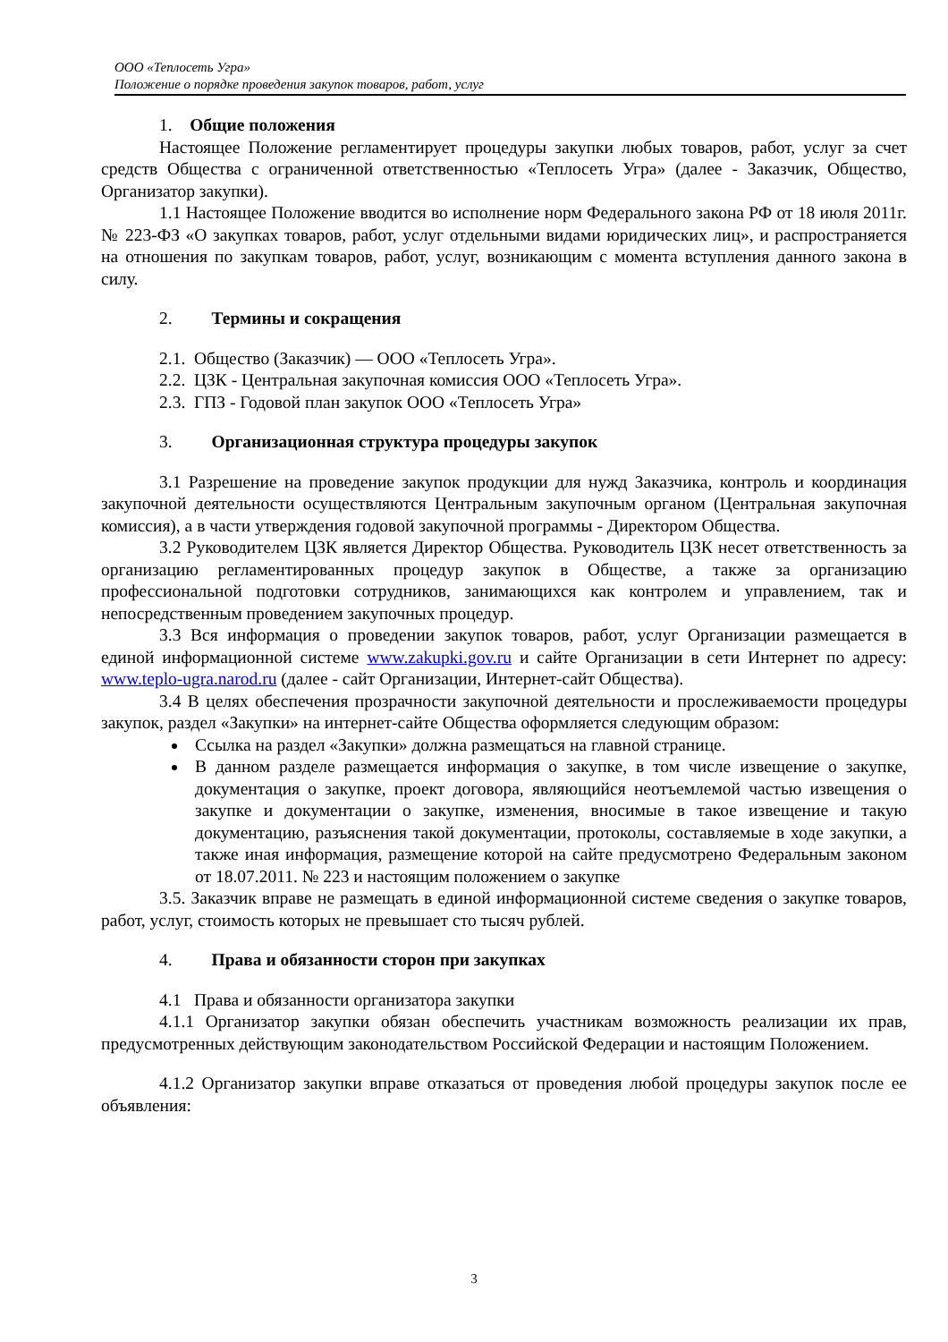ООО «Теплосеть Угра»
Положение о порядке проведения закупок товаров, работ, услуг
1. Общие положения
Настоящее Положение регламентирует процедуры закупки любых товаров, работ, услуг за счет средств Общества с ограниченной ответственностью «Теплосеть Угра» (далее - Заказчик, Общество, Организатор закупки).
1.1 Настоящее Положение вводится во исполнение норм Федерального закона РФ от 18 июля 2011г. № 223-ФЗ «О закупках товаров, работ, услуг отдельными видами юридических лиц», и распространяется на отношения по закупкам товаров, работ, услуг, возникающим с момента вступления данного закона в силу.
2. Термины и сокращения
2.1. Общество (Заказчик) — ООО «Теплосеть Угра».
2.2. ЦЗК - Центральная закупочная комиссия ООО «Теплосеть Угра».
2.3. ГПЗ - Годовой план закупок ООО «Теплосеть Угра»
3. Организационная структура процедуры закупок
3.1 Разрешение на проведение закупок продукции для нужд Заказчика, контроль и координация закупочной деятельности осуществляются Центральным закупочным органом (Центральная закупочная комиссия), а в части утверждения годовой закупочной программы - Директором Общества.
3.2 Руководителем ЦЗК является Директор Общества. Руководитель ЦЗК несет ответственность за организацию регламентированных процедур закупок в Обществе, а также за организацию профессиональной подготовки сотрудников, занимающихся как контролем и управлением, так и непосредственным проведением закупочных процедур.
3.3 Вся информация о проведении закупок товаров, работ, услуг Организации размещается в единой информационной системе www.zakupki.gov.ru и сайте Организации в сети Интернет по адресу: www.teplo-ugra.narod.ru (далее - сайт Организации, Интернет-сайт Общества).
3.4 В целях обеспечения прозрачности закупочной деятельности и прослеживаемости процедуры закупок, раздел «Закупки» на интернет-сайте Общества оформляется следующим образом:
Ссылка на раздел «Закупки» должна размещаться на главной странице.
В данном разделе размещается информация о закупке, в том числе извещение о закупке, документация о закупке, проект договора, являющийся неотъемлемой частью извещения о закупке и документации о закупке, изменения, вносимые в такое извещение и такую документацию, разъяснения такой документации, протоколы, составляемые в ходе закупки, а также иная информация, размещение которой на сайте предусмотрено Федеральным законом от 18.07.2011. № 223 и настоящим положением о закупке
3.5. Заказчик вправе не размещать в единой информационной системе сведения о закупке товаров, работ, услуг, стоимость которых не превышает сто тысяч рублей.
4. Права и обязанности сторон при закупках
4.1 Права и обязанности организатора закупки
4.1.1 Организатор закупки обязан обеспечить участникам возможность реализации их прав, предусмотренных действующим законодательством Российской Федерации и настоящим Положением.
4.1.2 Организатор закупки вправе отказаться от проведения любой процедуры закупок после ее объявления:
3